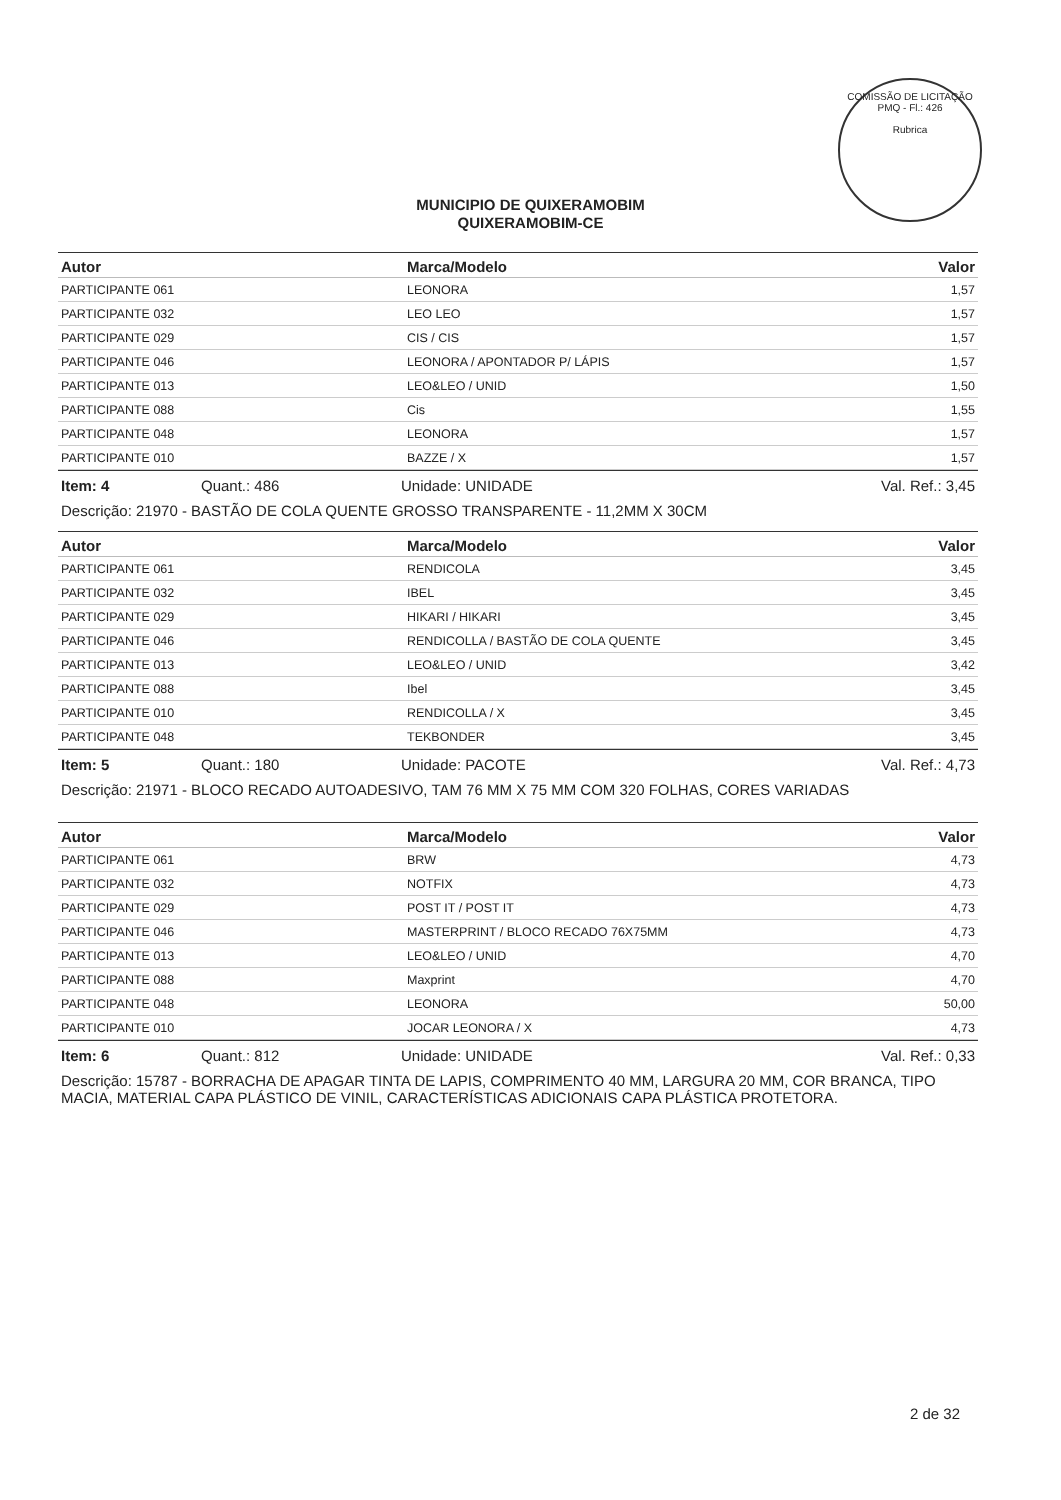COMISSÃO DE LICITAÇÃO
PMQ - Fl.: 426
Rubrica
MUNICIPIO DE QUIXERAMOBIM
QUIXERAMOBIM-CE
| Autor | Marca/Modelo | Valor |
| --- | --- | --- |
| PARTICIPANTE 061 | LEONORA | 1,57 |
| PARTICIPANTE 032 | LEO LEO | 1,57 |
| PARTICIPANTE 029 | CIS / CIS | 1,57 |
| PARTICIPANTE 046 | LEONORA / APONTADOR P/ LÁPIS | 1,57 |
| PARTICIPANTE 013 | LEO&LEO / UNID | 1,50 |
| PARTICIPANTE 088 | Cis | 1,55 |
| PARTICIPANTE 048 | LEONORA | 1,57 |
| PARTICIPANTE 010 | BAZZE / X | 1,57 |
Item: 4 Quant.: 486 Unidade: UNIDADE Val. Ref.: 3,45
Descrição: 21970 - BASTÃO DE COLA QUENTE GROSSO TRANSPARENTE - 11,2MM X 30CM
| Autor | Marca/Modelo | Valor |
| --- | --- | --- |
| PARTICIPANTE 061 | RENDICOLA | 3,45 |
| PARTICIPANTE 032 | IBEL | 3,45 |
| PARTICIPANTE 029 | HIKARI / HIKARI | 3,45 |
| PARTICIPANTE 046 | RENDICOLLA / BASTÃO DE COLA QUENTE | 3,45 |
| PARTICIPANTE 013 | LEO&LEO / UNID | 3,42 |
| PARTICIPANTE 088 | Ibel | 3,45 |
| PARTICIPANTE 010 | RENDICOLLA / X | 3,45 |
| PARTICIPANTE 048 | TEKBONDER | 3,45 |
Item: 5 Quant.: 180 Unidade: PACOTE Val. Ref.: 4,73
Descrição: 21971 - BLOCO RECADO AUTOADESIVO, TAM 76 MM X 75 MM COM 320 FOLHAS, CORES VARIADAS
| Autor | Marca/Modelo | Valor |
| --- | --- | --- |
| PARTICIPANTE 061 | BRW | 4,73 |
| PARTICIPANTE 032 | NOTFIX | 4,73 |
| PARTICIPANTE 029 | POST IT / POST IT | 4,73 |
| PARTICIPANTE 046 | MASTERPRINT / BLOCO RECADO 76X75MM | 4,73 |
| PARTICIPANTE 013 | LEO&LEO / UNID | 4,70 |
| PARTICIPANTE 088 | Maxprint | 4,70 |
| PARTICIPANTE 048 | LEONORA | 50,00 |
| PARTICIPANTE 010 | JOCAR LEONORA / X | 4,73 |
Item: 6 Quant.: 812 Unidade: UNIDADE Val. Ref.: 0,33
Descrição: 15787 - BORRACHA DE APAGAR TINTA DE LAPIS, COMPRIMENTO 40 MM, LARGURA 20 MM, COR BRANCA, TIPO MACIA, MATERIAL CAPA PLÁSTICO DE VINIL, CARACTERÍSTICAS ADICIONAIS CAPA PLÁSTICA PROTETORA.
2 de 32